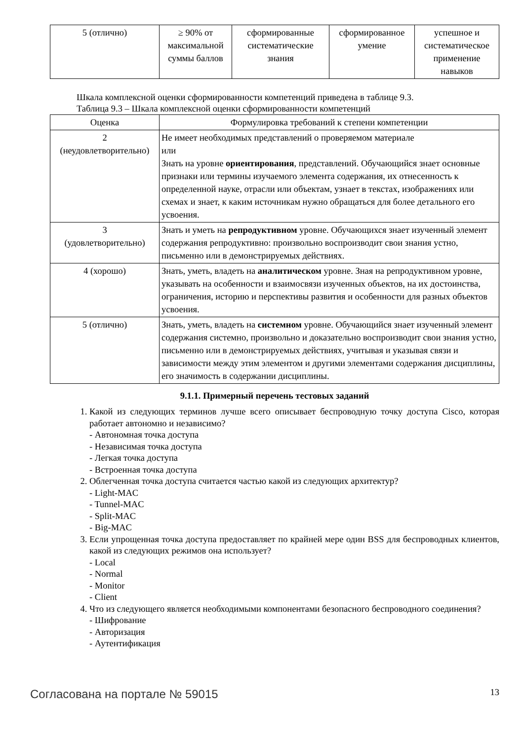| 5 (отлично) | ≥ 90% от максимальной суммы баллов | сформированные систематические знания | сформированное умение | успешное и систематическое применение навыков |
Шкала комплексной оценки сформированности компетенций приведена в таблице 9.3.
Таблица 9.3 – Шкала комплексной оценки сформированности компетенций
| Оценка | Формулировка требований к степени компетенции |
| --- | --- |
| 2 (неудовлетворительно) | Не имеет необходимых представлений о проверяемом материале или Знать на уровне ориентирования , представлений. Обучающийся знает основные признаки или термины изучаемого элемента содержания, их отнесенность к определенной науке, отрасли или объектам, узнает в текстах, изображениях или схемах и знает, к каким источникам нужно обращаться для более детального его усвоения. |
| 3 (удовлетворительно) | Знать и уметь на репродуктивном уровне. Обучающихся знает изученный элемент содержания репродуктивно: произвольно воспроизводит свои знания устно, письменно или в демонстрируемых действиях. |
| 4 (хорошо) | Знать, уметь, владеть на аналитическом уровне. Зная на репродуктивном уровне, указывать на особенности и взаимосвязи изученных объектов, на их достоинства, ограничения, историю и перспективы развития и особенности для разных объектов усвоения. |
| 5 (отлично) | Знать, уметь, владеть на системном уровне. Обучающийся знает изученный элемент содержания системно, произвольно и доказательно воспроизводит свои знания устно, письменно или в демонстрируемых действиях, учитывая и указывая связи и зависимости между этим элементом и другими элементами содержания дисциплины, его значимость в содержании дисциплины. |
9.1.1. Примерный перечень тестовых заданий
1. Какой из следующих терминов лучше всего описывает беспроводную точку доступа Cisco, которая работает автономно и независимо?
- Автономная точка доступа
- Независимая точка доступа
- Легкая точка доступа
- Встроенная точка доступа
2. Облегченная точка доступа считается частью какой из следующих архитектур?
- Light-MAC
- Tunnel-MAC
- Split-MAC
- Big-MAC
3. Если упрощенная точка доступа предоставляет по крайней мере один BSS для беспроводных клиентов, какой из следующих режимов она использует?
- Local
- Normal
- Monitor
- Client
4. Что из следующего является необходимыми компонентами безопасного беспроводного соединения?
- Шифрование
- Авторизация
- Аутентификация
Согласована на портале № 59015 13